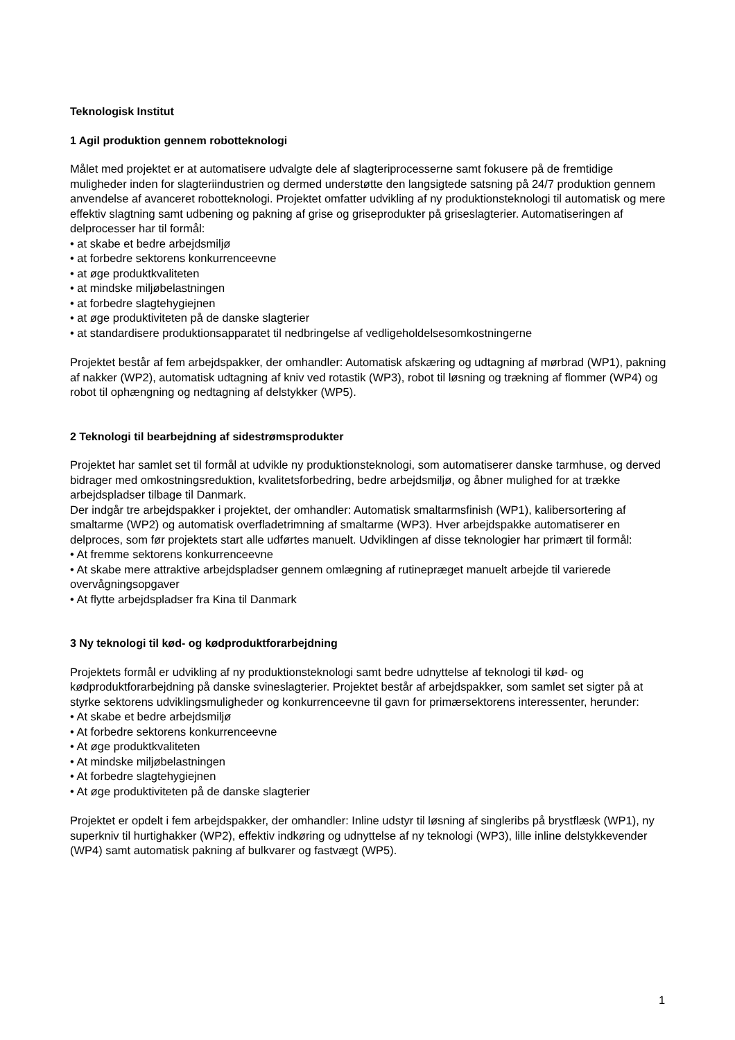Teknologisk Institut
1 Agil produktion gennem robotteknologi
Målet med projektet er at automatisere udvalgte dele af slagteriprocesserne samt fokusere på de fremtidige muligheder inden for slagteriindustrien og dermed understøtte den langsigtede satsning på 24/7 produktion gennem anvendelse af avanceret robotteknologi. Projektet omfatter udvikling af ny produktionsteknologi til automatisk og mere effektiv slagtning samt udbening og pakning af grise og griseprodukter på griseslagterier. Automatiseringen af delprocesser har til formål:
• at skabe et bedre arbejdsmiljø
• at forbedre sektorens konkurrenceevne
• at øge produktkvaliteten
• at mindske miljøbelastningen
• at forbedre slagtehygiejnen
• at øge produktiviteten på de danske slagterier
• at standardisere produktionsapparatet til nedbringelse af vedligeholdelsesomkostningerne
Projektet består af fem arbejdspakker, der omhandler: Automatisk afskæring og udtagning af mørbrad (WP1), pakning af nakker (WP2), automatisk udtagning af kniv ved rotastik (WP3), robot til løsning og trækning af flommer (WP4) og robot til ophængning og nedtagning af delstykker (WP5).
2 Teknologi til bearbejdning af sidestrømsprodukter
Projektet har samlet set til formål at udvikle ny produktionsteknologi, som automatiserer danske tarmhuse, og derved bidrager med omkostningsreduktion, kvalitetsforbedring, bedre arbejdsmiljø, og åbner mulighed for at trække arbejdspladser tilbage til Danmark.
Der indgår tre arbejdspakker i projektet, der omhandler: Automatisk smaltarmsfinish (WP1), kalibersortering af smaltarme (WP2) og automatisk overfladetrimning af smaltarme (WP3). Hver arbejdspakke automatiserer en delproces, som før projektets start alle udførtes manuelt. Udviklingen af disse teknologier har primært til formål:
• At fremme sektorens konkurrenceevne
• At skabe mere attraktive arbejdspladser gennem omlægning af rutinepræget manuelt arbejde til varierede overvågningsopgaver
• At flytte arbejdspladser fra Kina til Danmark
3 Ny teknologi til kød- og kødproduktforarbejdning
Projektets formål er udvikling af ny produktionsteknologi samt bedre udnyttelse af teknologi til kød- og kødproduktforarbejdning på danske svineslagterier. Projektet består af arbejdspakker, som samlet set sigter på at styrke sektorens udviklingsmuligheder og konkurrenceevne til gavn for primærsektorens interessenter, herunder:
• At skabe et bedre arbejdsmiljø
• At forbedre sektorens konkurrenceevne
• At øge produktkvaliteten
• At mindske miljøbelastningen
• At forbedre slagtehygiejnen
• At øge produktiviteten på de danske slagterier
Projektet er opdelt i fem arbejdspakker, der omhandler: Inline udstyr til løsning af singleribs på brystflæsk (WP1), ny superkniv til hurtighakker (WP2), effektiv indkøring og udnyttelse af ny teknologi (WP3), lille inline delstykkevender (WP4) samt automatisk pakning af bulkvarer og fastvægt (WP5).
1